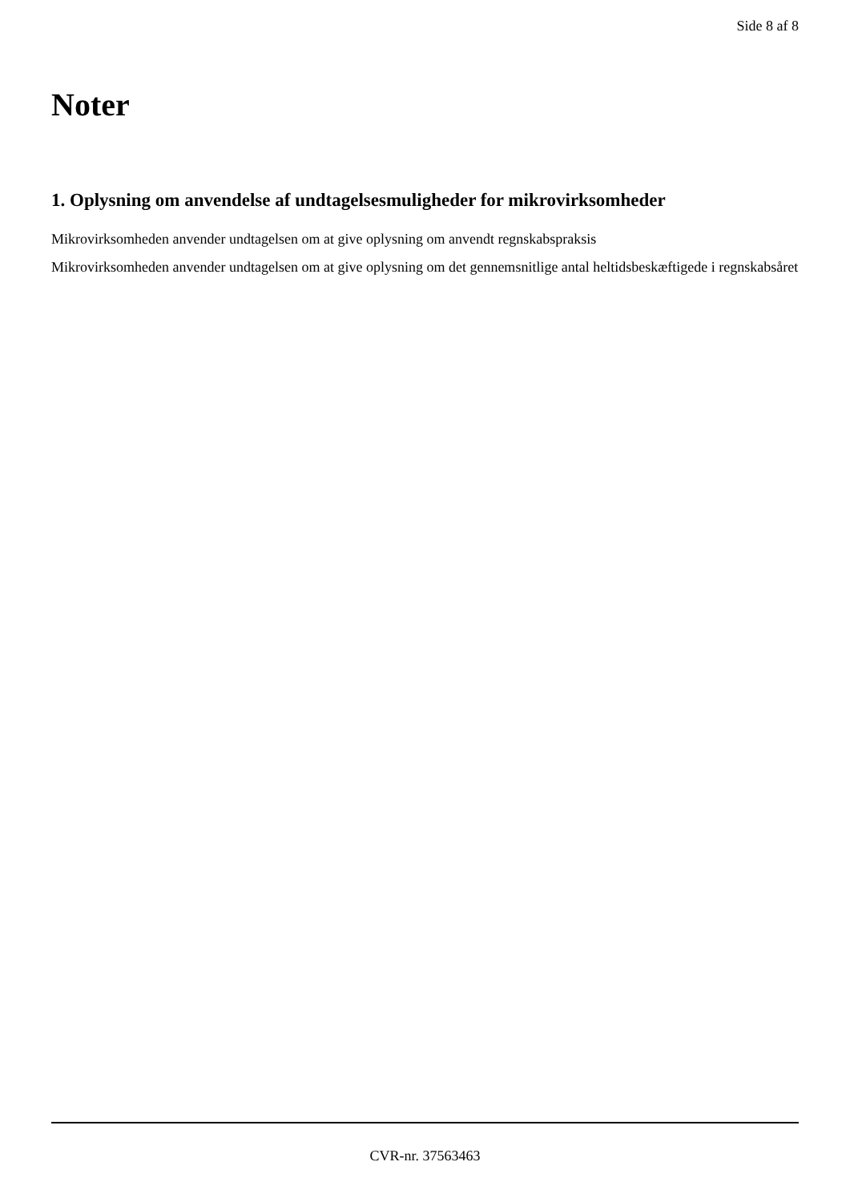Side 8 af 8
Noter
1. Oplysning om anvendelse af undtagelsesmuligheder for mikrovirksomheder
Mikrovirksomheden anvender undtagelsen om at give oplysning om anvendt regnskabspraksis
Mikrovirksomheden anvender undtagelsen om at give oplysning om det gennemsnitlige antal heltidsbeskæftigede i regnskabsåret
CVR-nr. 37563463